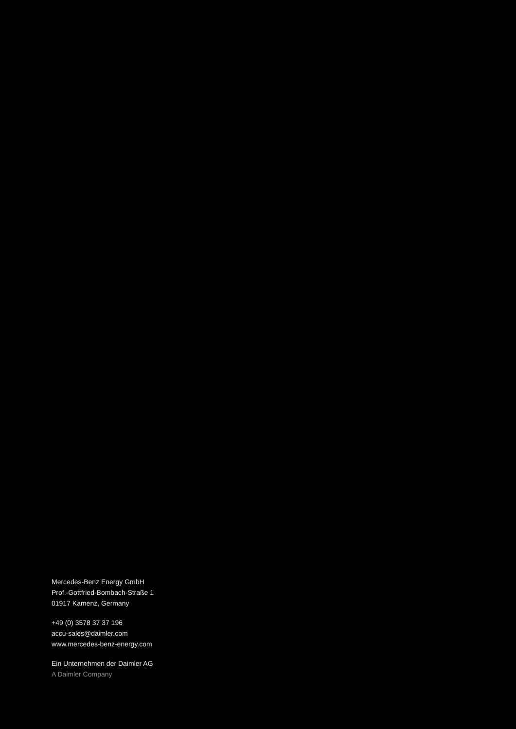Mercedes-Benz Energy GmbH
Prof.-Gottfried-Bombach-Straße 1
01917 Kamenz, Germany
+49 (0) 3578 37 37 196
accu-sales@daimler.com
www.mercedes-benz-energy.com
Ein Unternehmen der Daimler AG
A Daimler Company